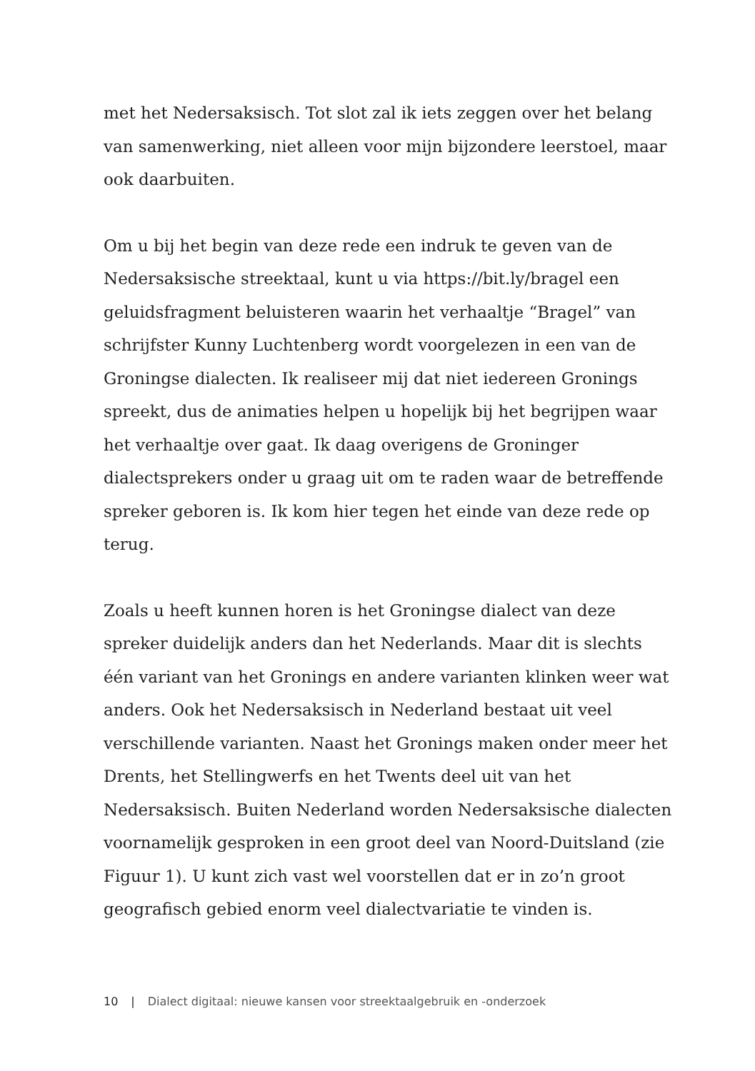met het Nedersaksisch. Tot slot zal ik iets zeggen over het belang van samenwerking, niet alleen voor mijn bijzondere leerstoel, maar ook daarbuiten.
Om u bij het begin van deze rede een indruk te geven van de Nedersaksische streektaal, kunt u via https://bit.ly/bragel een geluidsfragment beluisteren waarin het verhaaltje “Bragel” van schrijfster Kunny Luchtenberg wordt voorgelezen in een van de Groningse dialecten. Ik realiseer mij dat niet iedereen Gronings spreekt, dus de animaties helpen u hopelijk bij het begrijpen waar het verhaaltje over gaat. Ik daag overigens de Groninger dialectsprekers onder u graag uit om te raden waar de betref­fende spreker geboren is. Ik kom hier tegen het einde van deze rede op terug.
Zoals u heeft kunnen horen is het Groningse dialect van deze spreker duidelijk anders dan het Nederlands. Maar dit is slechts één variant van het Gronings en andere varianten klinken weer wat anders. Ook het Nedersaksisch in Nederland bestaat uit veel verschillende varianten. Naast het Gronings maken onder meer het Drents, het Stellingwerfs en het Twents deel uit van het Nedersaksisch. Buiten Nederland worden Nedersaksische dialecten voornamelijk gesproken in een groot deel van Noord-Duitsland (zie Figuur 1). U kunt zich vast wel voorstellen dat er in zo’n groot geografisch gebied enorm veel dialectvariatie te vinden is.
10 | Dialect digitaal: nieuwe kansen voor streektaalgebruik en -onderzoek